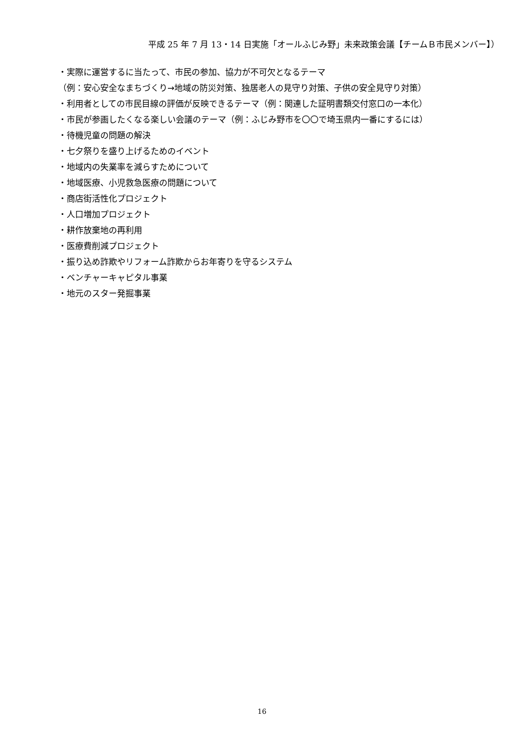平成 25 年 7 月 13・14 日実施「オールふじみ野」未来政策会議【チームＢ市民メンバー】）
・実際に運営するに当たって、市民の参加、協力が不可欠となるテーマ
（例：安心安全なまちづくり→地域の防災対策、独居老人の見守り対策、子供の安全見守り対策）
・利用者としての市民目線の評価が反映できるテーマ（例：関連した証明書類交付窓口の一本化）
・市民が参画したくなる楽しい会議のテーマ（例：ふじみ野市を〇〇で埼玉県内一番にするには）
・待機児童の問題の解決
・七夕祭りを盛り上げるためのイベント
・地域内の失業率を減らすためについて
・地域医療、小児救急医療の問題について
・商店街活性化プロジェクト
・人口増加プロジェクト
・耕作放棄地の再利用
・医療費削減プロジェクト
・振り込め詐欺やリフォーム詐欺からお年寄りを守るシステム
・ベンチャーキャピタル事業
・地元のスター発掘事業
16